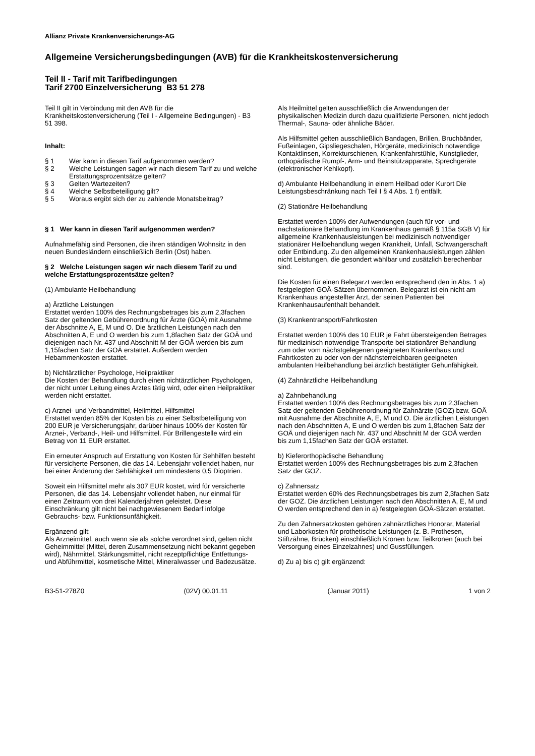Allianz Private Krankenversicherungs-AG
Allgemeine Versicherungsbedingungen (AVB) für die Krankheitskostenversicherung
Teil II - Tarif mit Tarifbedingungen
Tarif 2700 Einzelversicherung B3 51 278
Teil II gilt in Verbindung mit den AVB für die Krankheitskostenversicherung (Teil I - Allgemeine Bedingungen) - B3 51 398.
Inhalt:
§ 1 Wer kann in diesen Tarif aufgenommen werden?
§ 2 Welche Leistungen sagen wir nach diesem Tarif zu und welche Erstattungsprozentsätze gelten?
§ 3 Gelten Wartezeiten?
§ 4 Welche Selbstbeteiligung gilt?
§ 5 Woraus ergibt sich der zu zahlende Monatsbeitrag?
§ 1 Wer kann in diesen Tarif aufgenommen werden?
Aufnahmefähig sind Personen, die ihren ständigen Wohnsitz in den neuen Bundesländern einschließlich Berlin (Ost) haben.
§ 2 Welche Leistungen sagen wir nach diesem Tarif zu und welche Erstattungsprozentsätze gelten?
(1) Ambulante Heilbehandlung
a) Ärztliche Leistungen
Erstattet werden 100% des Rechnungsbetrages bis zum 2,3fachen Satz der geltenden Gebührenordnung für Ärzte (GOÄ) mit Ausnahme der Abschnitte A, E, M und O. Die ärztlichen Leistungen nach den Abschnitten A, E und O werden bis zum 1,8fachen Satz der GOÄ und diejenigen nach Nr. 437 und Abschnitt M der GOÄ werden bis zum 1,15fachen Satz der GOÄ erstattet. Außerdem werden Hebammenkosten erstattet.
b) Nichtärztlicher Psychologe, Heilpraktiker
Die Kosten der Behandlung durch einen nichtärztlichen Psychologen, der nicht unter Leitung eines Arztes tätig wird, oder einen Heilpraktiker werden nicht erstattet.
c) Arznei- und Verbandmittel, Heilmittel, Hilfsmittel
Erstattet werden 85% der Kosten bis zu einer Selbstbeteiligung von 200 EUR je Versicherungsjahr, darüber hinaus 100% der Kosten für Arznei-, Verband-, Heil- und Hilfsmittel. Für Brillengestelle wird ein Betrag von 11 EUR erstattet.
Ein erneuter Anspruch auf Erstattung von Kosten für Sehhilfen besteht für versicherte Personen, die das 14. Lebensjahr vollendet haben, nur bei einer Änderung der Sehfähigkeit um mindestens 0,5 Dioptrien.
Soweit ein Hilfsmittel mehr als 307 EUR kostet, wird für versicherte Personen, die das 14. Lebensjahr vollendet haben, nur einmal für einen Zeitraum von drei Kalenderjahren geleistet. Diese Einschränkung gilt nicht bei nachgewiesenem Bedarf infolge Gebrauchs- bzw. Funktionsunfähigkeit.
Ergänzend gilt:
Als Arzneimittel, auch wenn sie als solche verordnet sind, gelten nicht Geheimmittel (Mittel, deren Zusammensetzung nicht bekannt gegeben wird), Nährmittel, Stärkungsmittel, nicht rezeptpflichtige Entfettungs- und Abführmittel, kosmetische Mittel, Mineralwasser und Badezusätze.
Als Heilmittel gelten ausschließlich die Anwendungen der physikalischen Medizin durch dazu qualifizierte Personen, nicht jedoch Thermal-, Sauna- oder ähnliche Bäder.
Als Hilfsmittel gelten ausschließlich Bandagen, Brillen, Bruchbänder, Fußeinlagen, Gipsliegeschalen, Hörgeräte, medizinisch notwendige Kontaktlinsen, Korrekturschienen, Krankenfahrstühle, Kunstglieder, orthopädische Rumpf-, Arm- und Beinstützapparate, Sprechgeräte (elektronischer Kehlkopf).
d) Ambulante Heilbehandlung in einem Heilbad oder Kurort Die Leistungsbeschränkung nach Teil I § 4 Abs. 1 f) entfällt.
(2) Stationäre Heilbehandlung
Erstattet werden 100% der Aufwendungen (auch für vor- und nachstationäre Behandlung im Krankenhaus gemäß § 115a SGB V) für allgemeine Krankenhausleistungen bei medizinisch notwendiger stationärer Heilbehandlung wegen Krankheit, Unfall, Schwangerschaft oder Entbindung. Zu den allgemeinen Krankenhausleistungen zählen nicht Leistungen, die gesondert wählbar und zusätzlich berechenbar sind.
Die Kosten für einen Belegarzt werden entsprechend den in Abs. 1 a) festgelegten GOÄ-Sätzen übernommen. Belegarzt ist ein nicht am Krankenhaus angestellter Arzt, der seinen Patienten bei Krankenhausaufenthalt behandelt.
(3) Krankentransport/Fahrtkosten
Erstattet werden 100% des 10 EUR je Fahrt übersteigenden Betrages für medizinisch notwendige Transporte bei stationärer Behandlung zum oder vom nächstgelegenen geeigneten Krankenhaus und Fahrtkosten zu oder von der nächsterreichbaren geeigneten ambulanten Heilbehandlung bei ärztlich bestätigter Gehunfähigkeit.
(4) Zahnärztliche Heilbehandlung
a) Zahnbehandlung
Erstattet werden 100% des Rechnungsbetrages bis zum 2,3fachen Satz der geltenden Gebührenordnung für Zahnärzte (GOZ) bzw. GOÄ mit Ausnahme der Abschnitte A, E, M und O. Die ärztlichen Leistungen nach den Abschnitten A, E und O werden bis zum 1,8fachen Satz der GOÄ und diejenigen nach Nr. 437 und Abschnitt M der GOÄ werden bis zum 1,15fachen Satz der GOÄ erstattet.
b) Kieferorthopädische Behandlung
Erstattet werden 100% des Rechnungsbetrages bis zum 2,3fachen Satz der GOZ.
c) Zahnersatz
Erstattet werden 60% des Rechnungsbetrages bis zum 2,3fachen Satz der GOZ. Die ärztlichen Leistungen nach den Abschnitten A, E, M und O werden entsprechend den in a) festgelegten GOÄ-Sätzen erstattet.
Zu den Zahnersatzkosten gehören zahnärztliches Honorar, Material und Laborkosten für prothetische Leistungen (z. B. Prothesen, Stiftzähne, Brücken) einschließlich Kronen bzw. Teilkronen (auch bei Versorgung eines Einzelzahnes) und Gussfüllungen.
d) Zu a) bis c) gilt ergänzend:
B3-51-278Z0 (02V) 00.01.11 (Januar 2011) 1 von 2